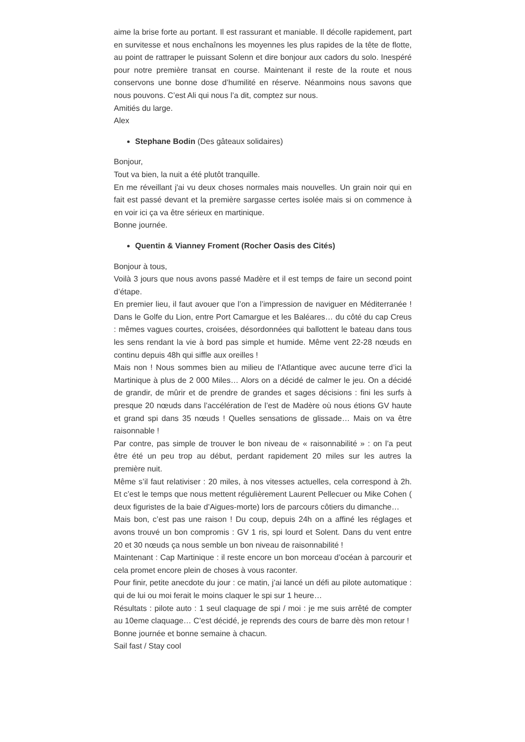aime la brise forte au portant. Il est rassurant et maniable. Il décolle rapidement, part en survitesse et nous enchaînons les moyennes les plus rapides de la tête de flotte, au point de rattraper le puissant Solenn et dire bonjour aux cadors du solo. Inespéré pour notre première transat en course. Maintenant il reste de la route et nous conservons une bonne dose d’humilité en réserve. Néanmoins nous savons que nous pouvons. C’est Ali qui nous l’a dit, comptez sur nous.
Amitiés du large.
Alex
Stephane Bodin (Des gâteaux solidaires)
Bonjour,
Tout va bien, la nuit a été plutôt tranquille.
En me réveillant j'ai vu deux choses normales mais nouvelles. Un grain noir qui en fait est passé devant et la première sargasse certes isolée mais si on commence à en voir ici ça va être sérieux en martinique.
Bonne journée.
Quentin & Vianney Froment (Rocher Oasis des Cités)
Bonjour à tous,
Voilà 3 jours que nous avons passé Madère et il est temps de faire un second point d’étape.
En premier lieu, il faut avouer que l’on a l’impression de naviguer en Méditerranée ! Dans le Golfe du Lion, entre Port Camargue et les Baléares… du côté du cap Creus : mêmes vagues courtes, croisées, désordonnées qui ballottent le bateau dans tous les sens rendant la vie à bord pas simple et humide. Même vent 22-28 nœuds en continu depuis 48h qui siffle aux oreilles !
Mais non ! Nous sommes bien au milieu de l’Atlantique avec aucune terre d’ici la Martinique à plus de 2 000 Miles… Alors on a décidé de calmer le jeu. On a décidé de grandir, de mûrir et de prendre de grandes et sages décisions : fini les surfs à presque 20 nœuds dans l’accélération de l’est de Madère où nous étions GV haute et grand spi dans 35 nœuds ! Quelles sensations de glissade… Mais on va être raisonnable !
Par contre, pas simple de trouver le bon niveau de « raisonnabilité » : on l’a peut être été un peu trop au début, perdant rapidement 20 miles sur les autres la première nuit.
Même s’il faut relativiser : 20 miles, à nos vitesses actuelles, cela correspond à 2h. Et c’est le temps que nous mettent régulièrement Laurent Pellecuer ou Mike Cohen ( deux figuristes de la baie d’Aigues-morte) lors de parcours côtiers du dimanche…
Mais bon, c’est pas une raison ! Du coup, depuis 24h on a affiné les réglages et avons trouvé un bon compromis : GV 1 ris, spi lourd et Solent. Dans du vent entre 20 et 30 nœuds ça nous semble un bon niveau de raisonnabilité !
Maintenant : Cap Martinique : il reste encore un bon morceau d’océan à parcourir et cela promet encore plein de choses à vous raconter.
Pour finir, petite anecdote du jour : ce matin, j’ai lancé un défi au pilote automatique : qui de lui ou moi ferait le moins claquer le spi sur 1 heure…
Résultats : pilote auto : 1 seul claquage de spi / moi : je me suis arrêté de compter au 10eme claquage… C’est décidé, je reprends des cours de barre dès mon retour !
Bonne journée et bonne semaine à chacun.
Sail fast / Stay cool